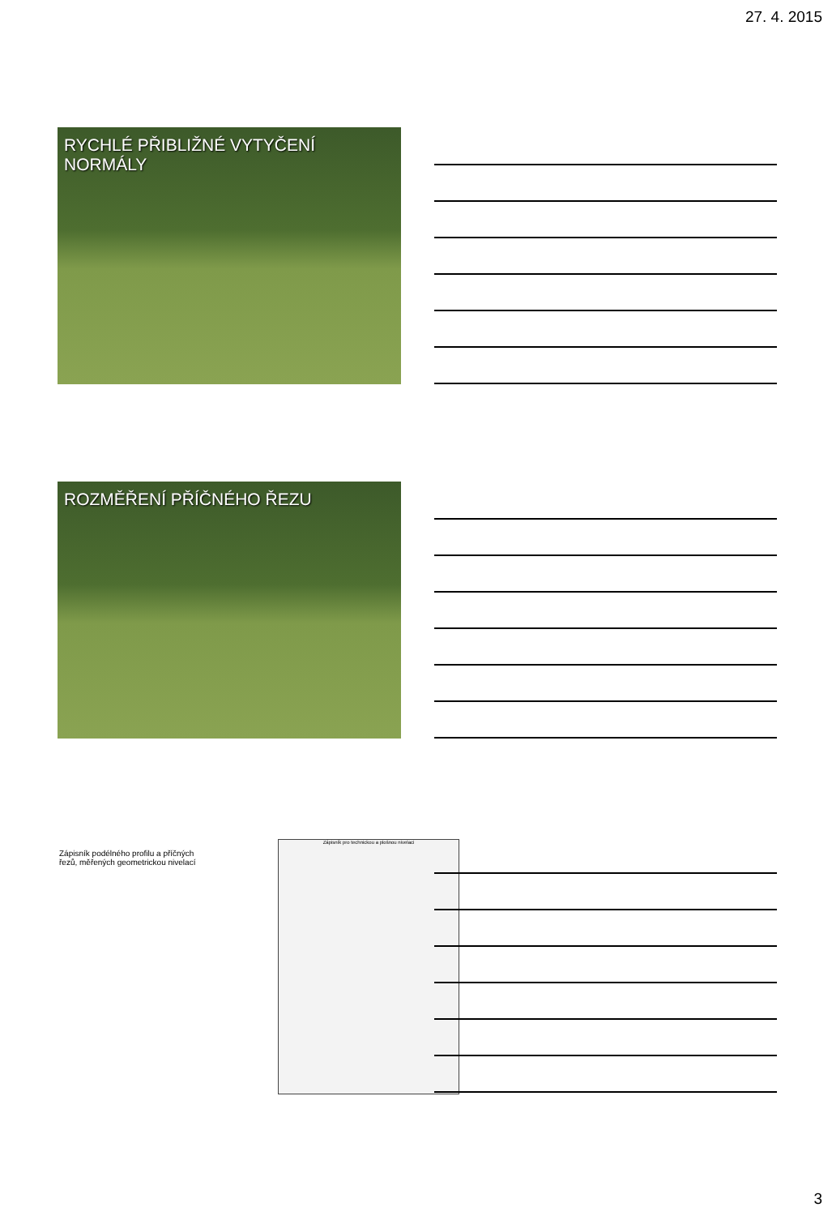27. 4. 2015
RYCHLÉ PŘIBLIŽNÉ VYTYČENÍ NORMÁLY
ROZMĚŘENÍ PŘÍČNÉHO ŘEZU
Zápisník podélného profilu a příčných řezů, měřených geometrickou nivelací
Zápisník pro technickou a plošnou nivelaci
3